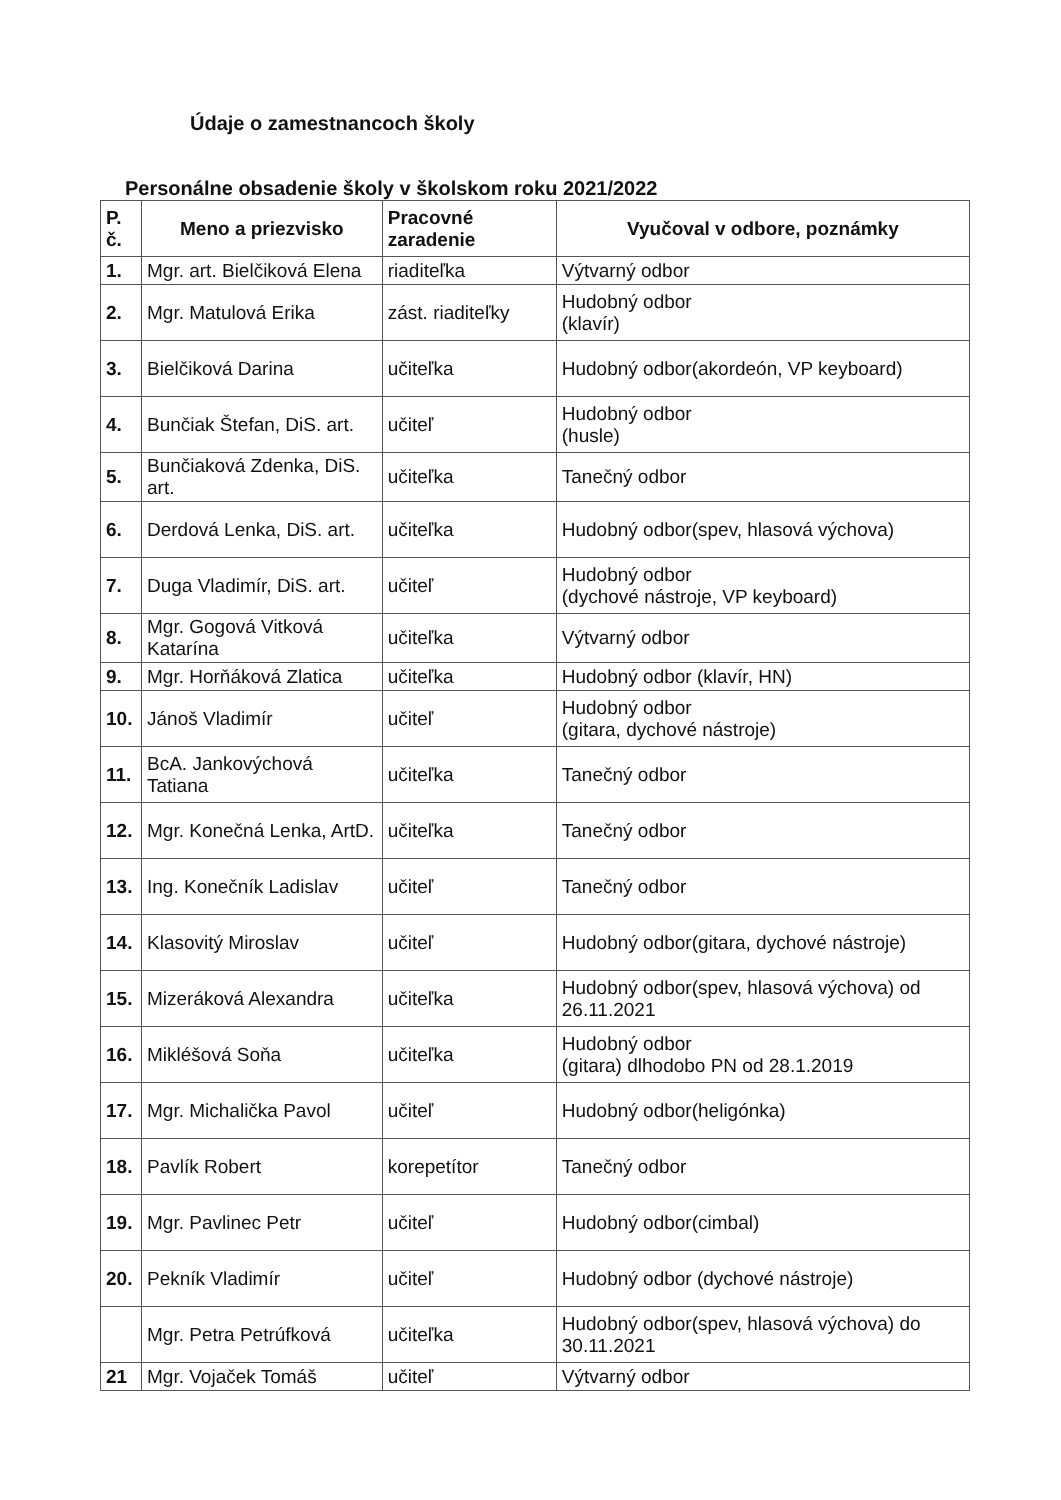Údaje o zamestnancoch školy
Personálne obsadenie školy v školskom roku 2021/2022
| P. č. | Meno a priezvisko | Pracovné zaradenie | Vyučoval v odbore, poznámky |
| --- | --- | --- | --- |
| 1. | Mgr. art. Bielčiková Elena | riaditeľka | Výtvarný odbor |
| 2. | Mgr. Matulová Erika | zást. riaditeľky | Hudobný odbor (klavír) |
| 3. | Bielčiková Darina | učiteľka | Hudobný odbor(akordeón, VP keyboard) |
| 4. | Bunčiak Štefan, DiS. art. | učiteľ | Hudobný odbor (husle) |
| 5. | Bunčiaková Zdenka, DiS. art. | učiteľka | Tanečný odbor |
| 6. | Derdová Lenka, DiS. art. | učiteľka | Hudobný odbor(spev, hlasová výchova) |
| 7. | Duga Vladimír, DiS. art. | učiteľ | Hudobný odbor (dychové nástroje, VP keyboard) |
| 8. | Mgr. Gogová Vitková Katarína | učiteľka | Výtvarný odbor |
| 9. | Mgr. Horňáková Zlatica | učiteľka | Hudobný odbor (klavír, HN) |
| 10. | Jánoš Vladimír | učiteľ | Hudobný odbor (gitara, dychové nástroje) |
| 11. | BcA. Jankovýchová Tatiana | učiteľka | Tanečný odbor |
| 12. | Mgr. Konečná Lenka, ArtD. | učiteľka | Tanečný odbor |
| 13. | Ing. Konečník Ladislav | učiteľ | Tanečný odbor |
| 14. | Klasovitý Miroslav | učiteľ | Hudobný odbor(gitara, dychové nástroje) |
| 15. | Mizeráková Alexandra | učiteľka | Hudobný odbor(spev, hlasová výchova) od 26.11.2021 |
| 16. | Mikléšová Soňa | učiteľka | Hudobný odbor (gitara) dlhodobo PN od 28.1.2019 |
| 17. | Mgr. Michalička Pavol | učiteľ | Hudobný odbor(heligónka) |
| 18. | Pavlík Robert | korepetítor | Tanečný odbor |
| 19. | Mgr. Pavlinec Petr | učiteľ | Hudobný odbor(cimbal) |
| 20. | Pekník Vladimír | učiteľ | Hudobný odbor (dychové nástroje) |
| | Mgr. Petra Petrúfková | učiteľka | Hudobný odbor(spev, hlasová výchova) do 30.11.2021 |
| 21 | Mgr. Vojaček Tomáš | učiteľ | Výtvarný odbor |